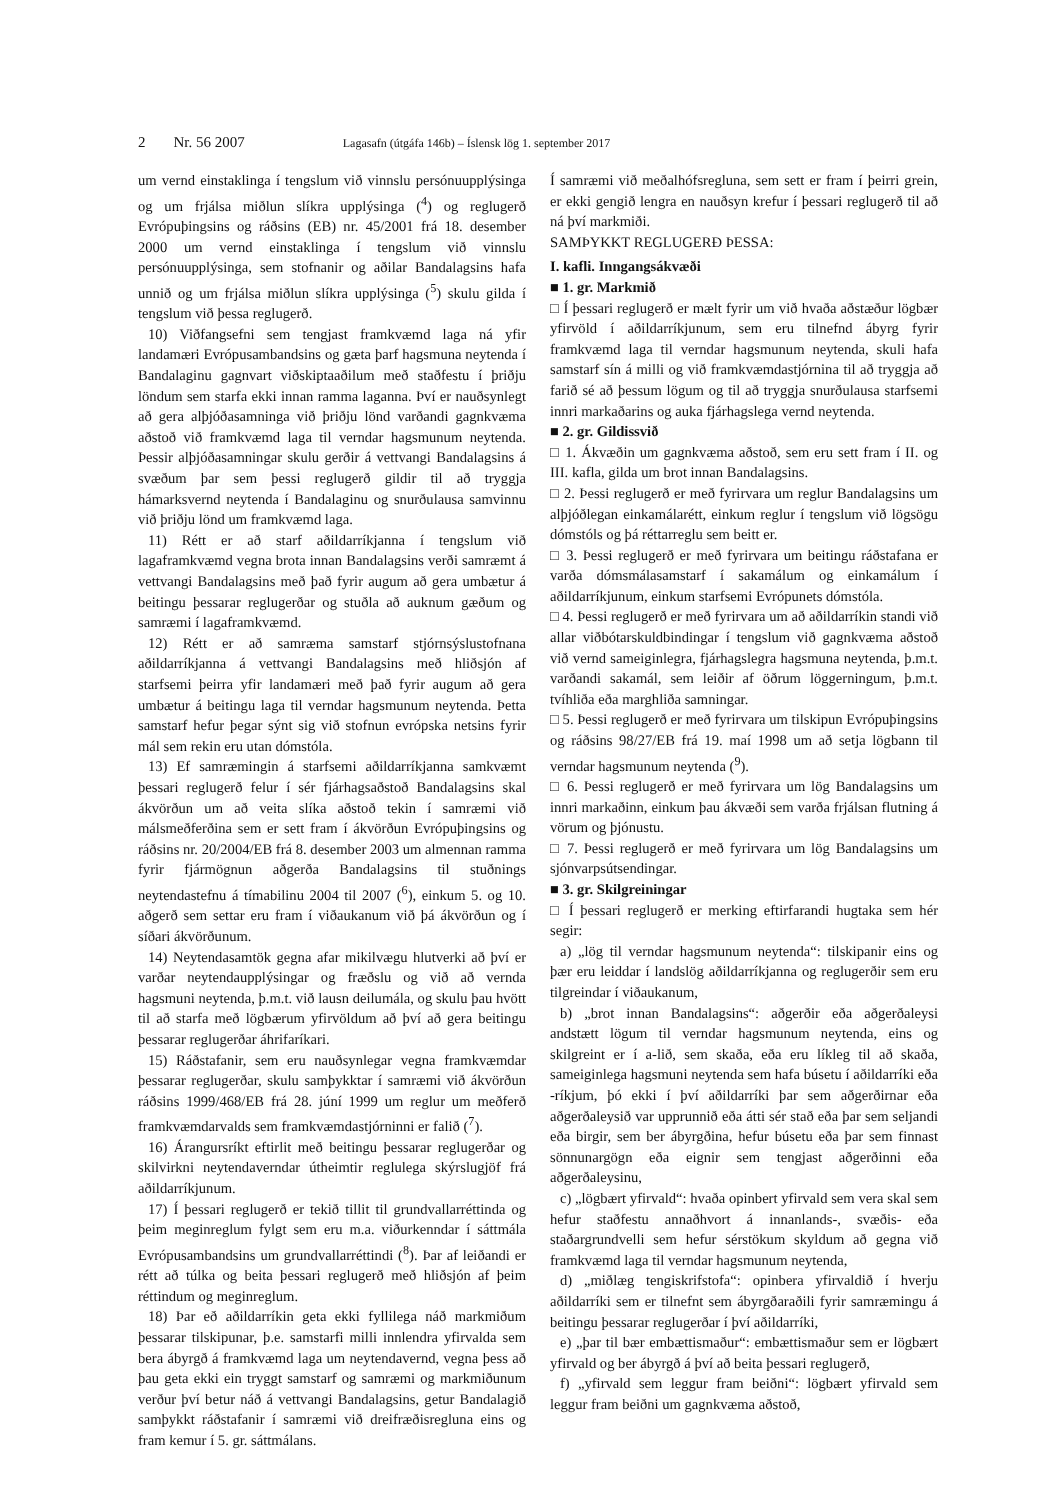2 Nr. 56 2007 Lagasafn (útgáfa 146b) – Íslensk lög 1. september 2017
um vernd einstaklinga í tengslum við vinnslu persónuupplýsinga og um frjálsa miðlun slíkra upplýsinga (<sup>4</sup>) og reglugerð Evrópuþingsins og ráðsins (EB) nr. 45/2001 frá 18. desember 2000 um vernd einstaklinga í tengslum við vinnslu persónuupplýsinga, sem stofnanir og aðilar Bandalagsins hafa unnið og um frjálsa miðlun slíkra upplýsinga (<sup>5</sup>) skulu gilda í tengslum við þessa reglugerð.
10) Viðfangsefni sem tengjast framkvæmd laga ná yfir landamæri Evrópusambandsins og gæta þarf hagsmuna neytenda í Bandalaginu gagnvart viðskiptaaðilum með staðfestu í þriðju löndum sem starfa ekki innan ramma laganna. Því er nauðsynlegt að gera alþjóðasamninga við þriðju lönd varðandi gagnkvæma aðstoð við framkvæmd laga til verndar hagsmunum neytenda. Þessir alþjóðasamningar skulu gerðir á vettvangi Bandalagsins á svæðum þar sem þessi reglugerð gildir til að tryggja hámarksvernd neytenda í Bandalaginu og snurðulausa samvinnu við þriðju lönd um framkvæmd laga.
11) Rétt er að starf aðildarríkjanna í tengslum við lagaframkvæmd vegna brota innan Bandalagsins verði samræmt á vettvangi Bandalagsins með það fyrir augum að gera umbætur á beitingu þessarar reglugerðar og stuðla að auknum gæðum og samræmi í lagaframkvæmd.
12) Rétt er að samræma samstarf stjórnsýslustofnana aðildarríkjanna á vettvangi Bandalagsins með hliðsjón af starfsemi þeirra yfir landamæri með það fyrir augum að gera umbætur á beitingu laga til verndar hagsmunum neytenda. Þetta samstarf hefur þegar sýnt sig við stofnun evrópska netsins fyrir mál sem rekin eru utan dómstóla.
13) Ef samræmingin á starfsemi aðildarríkjanna samkvæmt þessari reglugerð felur í sér fjárhagsaðstoð Bandalagsins skal ákvörðun um að veita slíka aðstoð tekin í samræmi við málsmeðferðina sem er sett fram í ákvörðun Evrópuþingsins og ráðsins nr. 20/2004/EB frá 8. desember 2003 um almennan ramma fyrir fjármögnun aðgerða Bandalagsins til stuðnings neytendastefnu á tímabilinu 2004 til 2007 (<sup>6</sup>), einkum 5. og 10. aðgerð sem settar eru fram í viðaukanum við þá ákvörðun og í síðari ákvörðunum.
14) Neytendasamtök gegna afar mikilvægu hlutverki að því er varðar neytendaupplýsingar og fræðslu og við að vernda hagsmuni neytenda, þ.m.t. við lausn deilumála, og skulu þau hvött til að starfa með lögbærum yfirvöldum að því að gera beitingu þessarar reglugerðar áhrifaríkari.
15) Ráðstafanir, sem eru nauðsynlegar vegna framkvæmdar þessarar reglugerðar, skulu samþykktar í samræmi við ákvörðun ráðsins 1999/468/EB frá 28. júní 1999 um reglur um meðferð framkvæmdarvalds sem framkvæmdastjórninni er falið (<sup>7</sup>).
16) Árangursríkt eftirlit með beitingu þessarar reglugerðar og skilvirkni neytendaverndar útheimtir reglulega skýrslugjöf frá aðildarríkjunum.
17) Í þessari reglugerð er tekið tillit til grundvallarréttinda og þeim meginreglum fylgt sem eru m.a. viðurkenndar í sáttmála Evrópusambandsins um grundvallarréttindi (<sup>8</sup>). Þar af leiðandi er rétt að túlka og beita þessari reglugerð með hliðsjón af þeim réttindum og meginreglum.
18) Þar eð aðildarríkin geta ekki fyllilega náð markmiðum þessarar tilskipunar, þ.e. samstarfi milli innlendra yfirvalda sem bera ábyrgð á framkvæmd laga um neytendavernd, vegna þess að þau geta ekki ein tryggt samstarf og samræmi og markmiðunum verður því betur náð á vettvangi Bandalagsins, getur Bandalagið samþykkt ráðstafanir í samræmi við dreifræðisregluna eins og fram kemur í 5. gr. sáttmálans.
Í samræmi við meðalhófsregluna, sem sett er fram í þeirri grein, er ekki gengið lengra en nauðsyn krefur í þessari reglugerð til að ná því markmiði.
SAMÞYKKT REGLUGERÐ ÞESSA:
I. kafli. Inngangsákvæði
■ 1. gr. Markmið
□ Í þessari reglugerð er mælt fyrir um við hvaða aðstæður lögbær yfirvöld í aðildarríkjunum, sem eru tilnefnd ábyrg fyrir framkvæmd laga til verndar hagsmunum neytenda, skuli hafa samstarf sín á milli og við framkvæmdastjórnina til að tryggja að farið sé að þessum lögum og til að tryggja snurðulausa starfsemi innri markaðarins og auka fjárhagslega vernd neytenda.
■ 2. gr. Gildissvið
□ 1. Ákvæðin um gagnkvæma aðstoð, sem eru sett fram í II. og III. kafla, gilda um brot innan Bandalagsins.
□ 2. Þessi reglugerð er með fyrirvara um reglur Bandalagsins um alþjóðlegan einkamálarétt, einkum reglur í tengslum við lögsögu dómstóls og þá réttarreglu sem beitt er.
□ 3. Þessi reglugerð er með fyrirvara um beitingu ráðstafana er varða dómsmálasamstarf í sakamálum og einkamálum í aðildarríkjunum, einkum starfsemi Evrópunets dómstóla.
□ 4. Þessi reglugerð er með fyrirvara um að aðildarríkin standi við allar viðbótarskuldbindingar í tengslum við gagnkvæma aðstoð við vernd sameiginlegra, fjárhagslegra hagsmuna neytenda, þ.m.t. varðandi sakamál, sem leiðir af öðrum löggerningum, þ.m.t. tvíhliða eða marghliða samningar.
□ 5. Þessi reglugerð er með fyrirvara um tilskipun Evrópuþingsins og ráðsins 98/27/EB frá 19. maí 1998 um að setja lögbann til verndar hagsmunum neytenda (<sup>9</sup>).
□ 6. Þessi reglugerð er með fyrirvara um lög Bandalagsins um innri markaðinn, einkum þau ákvæði sem varða frjálsan flutning á vörum og þjónustu.
□ 7. Þessi reglugerð er með fyrirvara um lög Bandalagsins um sjónvarpsútsendingar.
■ 3. gr. Skilgreiningar
□ Í þessari reglugerð er merking eftirfarandi hugtaka sem hér segir:
a) „lög til verndar hagsmunum neytenda“: tilskipanir eins og þær eru leiddar í landslög aðildarríkjanna og reglugerðir sem eru tilgreindar í viðaukanum,
b) „brot innan Bandalagsins“: aðgerðir eða aðgerðaleysi andstætt lögum til verndar hagsmunum neytenda, eins og skilgreint er í a-lið, sem skaða, eða eru líkleg til að skaða, sameiginlega hagsmuni neytenda sem hafa búsetu í aðildarríki eða -ríkjum, þó ekki í því aðildarríki þar sem aðgerðirnar eða aðgerðaleysið var upprunnið eða átti sér stað eða þar sem seljandi eða birgir, sem ber ábyrgðina, hefur búsetu eða þar sem finnast sönnunargögn eða eignir sem tengjast aðgerðinni eða aðgerðaleysinu,
c) „lögbært yfirvald“: hvaða opinbert yfirvald sem vera skal sem hefur staðfestu annaðhvort á innanlands-, svæðis- eða staðargrundvelli sem hefur sérstökum skyldum að gegna við framkvæmd laga til verndar hagsmunum neytenda,
d) „miðlæg tengiskrifstofa“: opinbera yfirvaldið í hverju aðildarríki sem er tilnefnt sem ábyrgðaraðili fyrir samræmingu á beitingu þessarar reglugerðar í því aðildarríki,
e) „þar til bær embættismaður“: embættismaður sem er lögbært yfirvald og ber ábyrgð á því að beita þessari reglugerð,
f) „yfirvald sem leggur fram beiðni“: lögbært yfirvald sem leggur fram beiðni um gagnkvæma aðstoð,